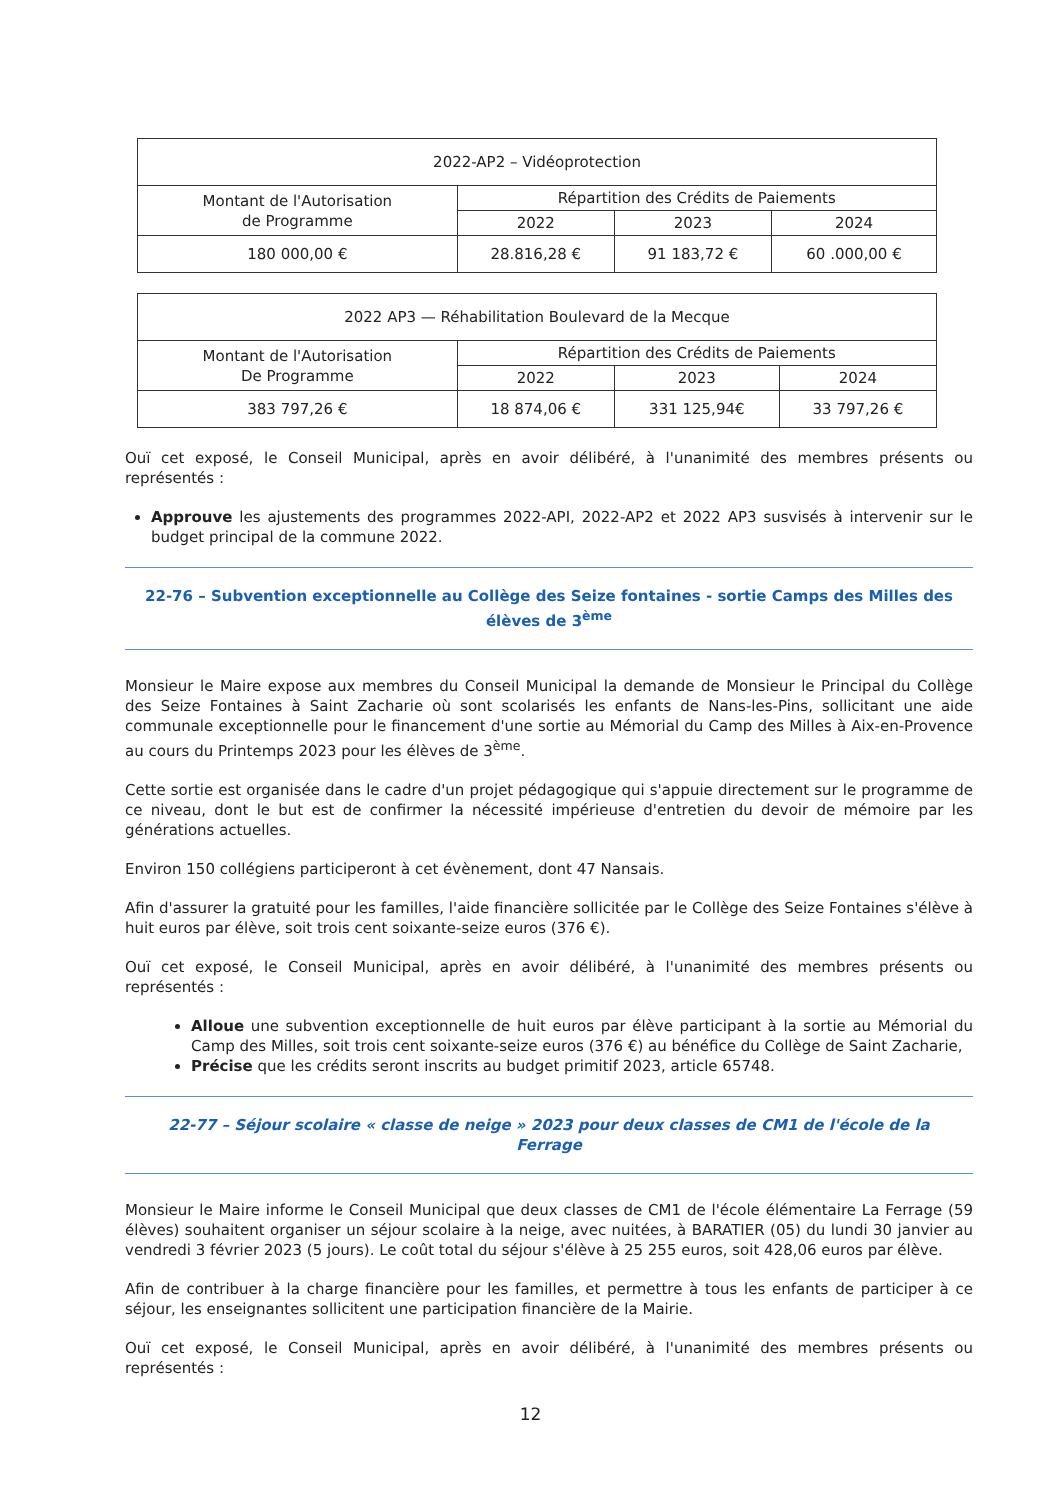| 2022-AP2 – Vidéoprotection | | | |
| Montant de l'Autorisation de Programme | Répartition des Crédits de Paiements | | |
| | 2022 | 2023 | 2024 |
| 180 000,00 € | 28.816,28 € | 91 183,72 € | 60 .000,00 € |
| 2022 AP3 — Réhabilitation Boulevard de la Mecque | | | |
| Montant de l'Autorisation De Programme | Répartition des Crédits de Paiements | | |
| | 2022 | 2023 | 2024 |
| 383 797,26 € | 18 874,06 € | 331 125,94€ | 33 797,26 € |
Ouï cet exposé, le Conseil Municipal, après en avoir délibéré, à l'unanimité des membres présents ou représentés :
Approuve les ajustements des programmes 2022-API, 2022-AP2 et 2022 AP3 susvisés à intervenir sur le budget principal de la commune 2022.
22-76 – Subvention exceptionnelle au Collège des Seize fontaines - sortie Camps des Milles des élèves de 3<sup>ème</sup>
Monsieur le Maire expose aux membres du Conseil Municipal la demande de Monsieur le Principal du Collège des Seize Fontaines à Saint Zacharie où sont scolarisés les enfants de Nans-les-Pins, sollicitant une aide communale exceptionnelle pour le financement d'une sortie au Mémorial du Camp des Milles à Aix-en-Provence au cours du Printemps 2023 pour les élèves de 3<sup>ème</sup>.
Cette sortie est organisée dans le cadre d'un projet pédagogique qui s'appuie directement sur le programme de ce niveau, dont le but est de confirmer la nécessité impérieuse d'entretien du devoir de mémoire par les générations actuelles.
Environ 150 collégiens participeront à cet évènement, dont 47 Nansais.
Afin d'assurer la gratuité pour les familles, l'aide financière sollicitée par le Collège des Seize Fontaines s'élève à huit euros par élève, soit trois cent soixante-seize euros (376 €).
Ouï cet exposé, le Conseil Municipal, après en avoir délibéré, à l'unanimité des membres présents ou représentés :
Alloue une subvention exceptionnelle de huit euros par élève participant à la sortie au Mémorial du Camp des Milles, soit trois cent soixante-seize euros (376 €) au bénéfice du Collège de Saint Zacharie,
Précise que les crédits seront inscrits au budget primitif 2023, article 65748.
22-77 – Séjour scolaire « classe de neige » 2023 pour deux classes de CM1 de l'école de la Ferrage
Monsieur le Maire informe le Conseil Municipal que deux classes de CM1 de l'école élémentaire La Ferrage (59 élèves) souhaitent organiser un séjour scolaire à la neige, avec nuitées, à BARATIER (05) du lundi 30 janvier au vendredi 3 février 2023 (5 jours). Le coût total du séjour s'élève à 25 255 euros, soit 428,06 euros par élève.
Afin de contribuer à la charge financière pour les familles, et permettre à tous les enfants de participer à ce séjour, les enseignantes sollicitent une participation financière de la Mairie.
Ouï cet exposé, le Conseil Municipal, après en avoir délibéré, à l'unanimité des membres présents ou représentés :
12